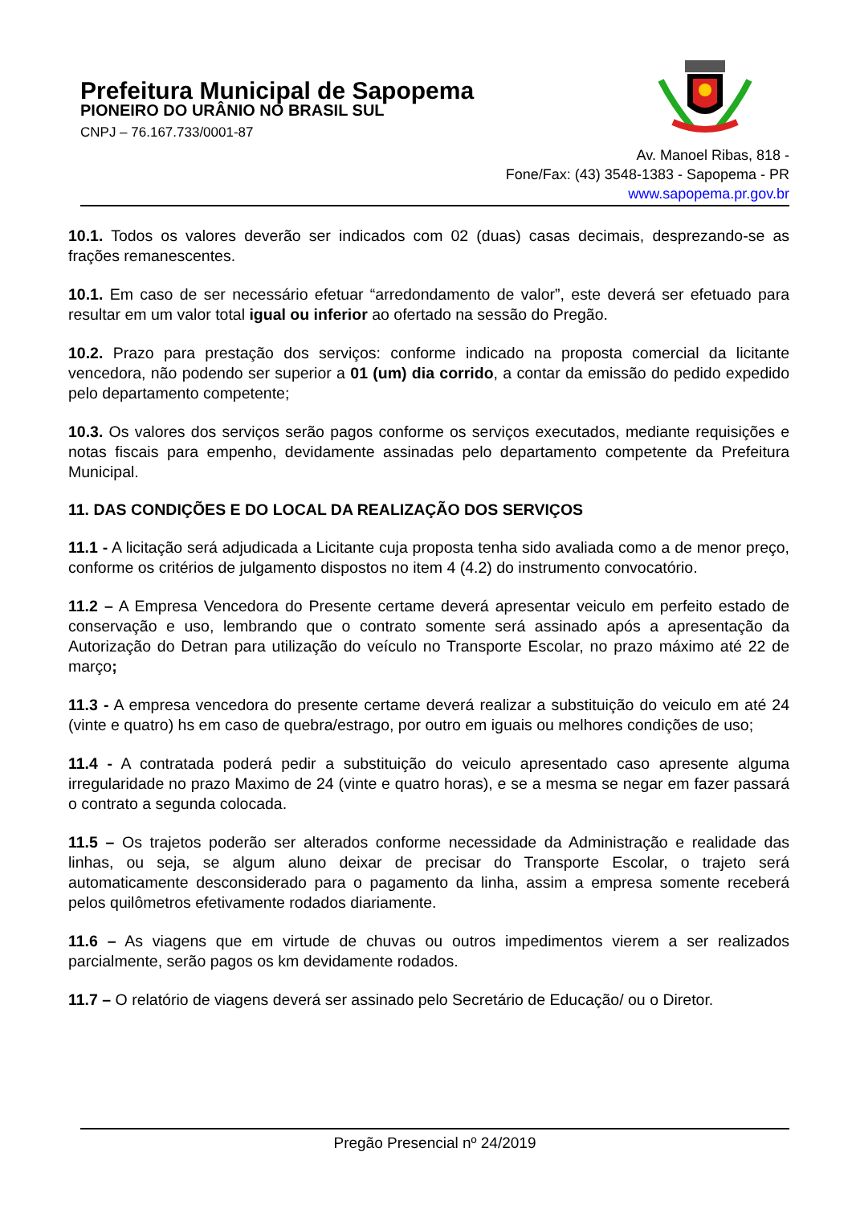Prefeitura Municipal de Sapopema
PIONEIRO DO URÂNIO NO BRASIL SUL
CNPJ – 76.167.733/0001-87
Av. Manoel Ribas, 818 -
Fone/Fax: (43) 3548-1383 - Sapopema - PR
www.sapopema.pr.gov.br
10.1. Todos os valores deverão ser indicados com 02 (duas) casas decimais, desprezando-se as frações remanescentes.
10.1. Em caso de ser necessário efetuar “arredondamento de valor”, este deverá ser efetuado para resultar em um valor total igual ou inferior ao ofertado na sessão do Pregão.
10.2. Prazo para prestação dos serviços: conforme indicado na proposta comercial da licitante vencedora, não podendo ser superior a 01 (um) dia corrido, a contar da emissão do pedido expedido pelo departamento competente;
10.3. Os valores dos serviços serão pagos conforme os serviços executados, mediante requisições e notas fiscais para empenho, devidamente assinadas pelo departamento competente da Prefeitura Municipal.
11. DAS CONDIÇÕES E DO LOCAL DA REALIZAÇÃO DOS SERVIÇOS
11.1 - A licitação será adjudicada a Licitante cuja proposta tenha sido avaliada como a de menor preço, conforme os critérios de julgamento dispostos no item 4 (4.2) do instrumento convocatório.
11.2 – A Empresa Vencedora do Presente certame deverá apresentar veiculo em perfeito estado de conservação e uso, lembrando que o contrato somente será assinado após a apresentação da Autorização do Detran para utilização do veículo no Transporte Escolar, no prazo máximo até 22 de março;
11.3 - A empresa vencedora do presente certame deverá realizar a substituição do veiculo em até 24 (vinte e quatro) hs em caso de quebra/estrago, por outro em iguais ou melhores condições de uso;
11.4 - A contratada poderá pedir a substituição do veiculo apresentado caso apresente alguma irregularidade no prazo Maximo de 24 (vinte e quatro horas), e se a mesma se negar em fazer passará o contrato a segunda colocada.
11.5 – Os trajetos poderão ser alterados conforme necessidade da Administração e realidade das linhas, ou seja, se algum aluno deixar de precisar do Transporte Escolar, o trajeto será automaticamente desconsiderado para o pagamento da linha, assim a empresa somente receberá pelos quilômetros efetivamente rodados diariamente.
11.6 – As viagens que em virtude de chuvas ou outros impedimentos vierem a ser realizados parcialmente, serão pagos os km devidamente rodados.
11.7 – O relatório de viagens deverá ser assinado pelo Secretário de Educação/ ou o Diretor.
Pregão Presencial nº 24/2019